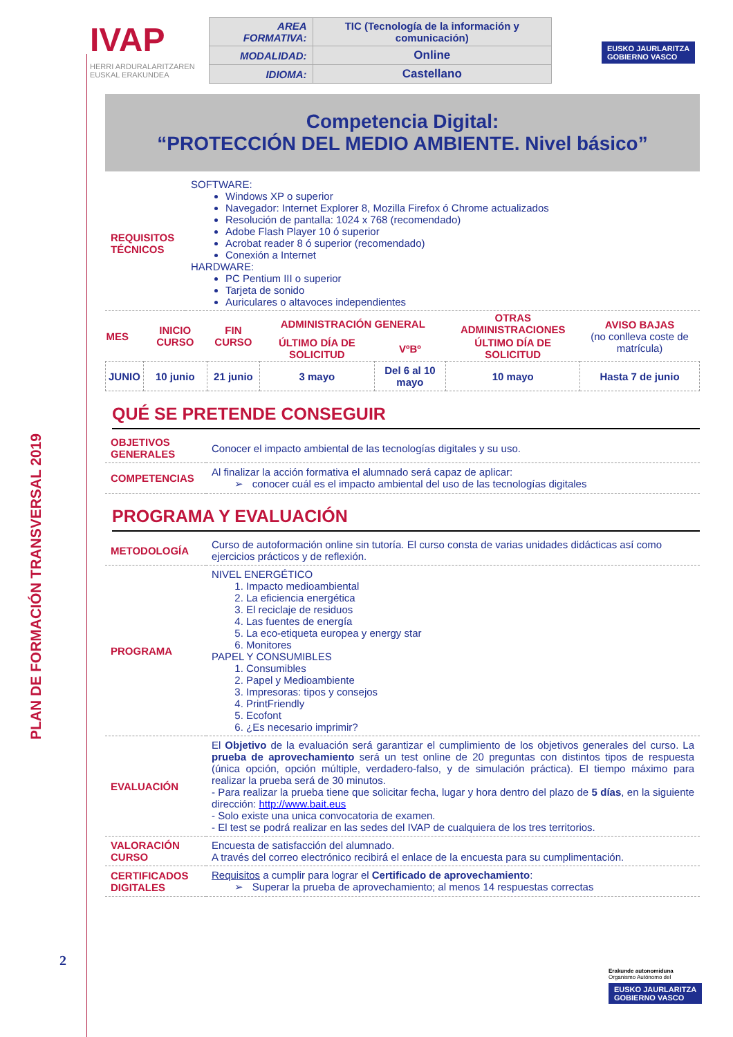PLAN DE FORMACIÓN TRANSVERSAL 2019
2
IVAP
HERRI ARDURALARITZAREN
EUSKAL ERAKUNDEA
EUSKO JAURLARITZA
GOBIERNO VASCO
| AREA FORMATIVA: | TIC (Tecnología de la información y comunicación) |
| MODALIDAD: | Online |
| IDIOMA: | Castellano |
Competencia Digital:
“PROTECCIÓN DEL MEDIO AMBIENTE. Nivel básico”
| REQUISITOS TÉCNICOS | SOFTWARE: Windows XP o superior Navegador: Internet Explorer 8, Mozilla Firefox ó Chrome actualizados Resolución de pantalla: 1024 x 768 (recomendado) Adobe Flash Player 10 ó superior Acrobat reader 8 ó superior (recomendado) Conexión a Internet HARDWARE: PC Pentium III o superior Tarjeta de sonido Auriculares o altavoces independientes |
| MES | INICIO CURSO | FIN CURSO | ADMINISTRACIÓN GENERAL | | OTRAS ADMINISTRACIONES | AVISO BAJAS (no conlleva coste de matrícula) |
| --- | --- | --- | --- | --- | --- | --- |
| | | | ÚLTIMO DÍA DE SOLICITUD | VºBº | ÚLTIMO DÍA DE SOLICITUD | |
| JUNIO | 10 junio | 21 junio | 3 mayo | Del 6 al 10 mayo | 10 mayo | Hasta 7 de junio |
QUÉ SE PRETENDE CONSEGUIR
| OBJETIVOS GENERALES | Conocer el impacto ambiental de las tecnologías digitales y su uso. |
| COMPETENCIAS | Al finalizar la acción formativa el alumnado será capaz de aplicar: ➢ conocer cuál es el impacto ambiental del uso de las tecnologías digitales |
PROGRAMA Y EVALUACIÓN
| METODOLOGÍA | Curso de autoformación online sin tutoría. El curso consta de varias unidades didácticas así como ejercicios prácticos y de reflexión. |
| PROGRAMA | NIVEL ENERGÉTICO 1. Impacto medioambiental 2. La eficiencia energética 3. El reciclaje de residuos 4. Las fuentes de energía 5. La eco-etiqueta europea y energy star 6. Monitores PAPEL Y CONSUMIBLES 1. Consumibles 2. Papel y Medioambiente 3. Impresoras: tipos y consejos 4. PrintFriendly 5. Ecofont 6. ¿Es necesario imprimir? |
| EVALUACIÓN | El Objetivo de la evaluación será garantizar el cumplimiento de los objetivos generales del curso. La prueba de aprovechamiento será un test online de 20 preguntas con distintos tipos de respuesta (única opción, opción múltiple, verdadero-falso, y de simulación práctica). El tiempo máximo para realizar la prueba será de 30 minutos. - Para realizar la prueba tiene que solicitar fecha, lugar y hora dentro del plazo de 5 días , en la siguiente dirección: http://www.bait.eus - Solo existe una unica convocatoria de examen. - El test se podrá realizar en las sedes del IVAP de cualquiera de los tres territorios. |
| VALORACIÓN CURSO | Encuesta de satisfacción del alumnado. A través del correo electrónico recibirá el enlace de la encuesta para su cumplimentación. |
| CERTIFICADOS DIGITALES | Requisitos a cumplir para lograr el Certificado de aprovechamiento : ➢ Superar la prueba de aprovechamiento; al menos 14 respuestas correctas |
Erakunde autonomiduna
Organismo Autónomo del
EUSKO JAURLARITZA
GOBIERNO VASCO